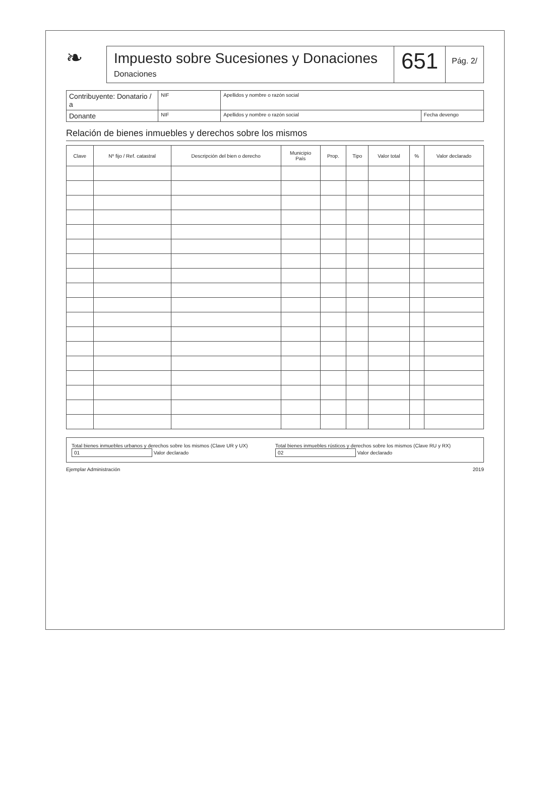❧
Impuesto sobre Sucesiones y Donaciones
Donaciones
651
Pág. 2/
| Contribuyente: Donatario / a | NIF | Apellidos y nombre o razón social | |
| Donante | NIF | Apellidos y nombre o razón social | Fecha devengo |
Relación de bienes inmuebles y derechos sobre los mismos
| Clave | Nº fijo / Ref. catastral | Descripción del bien o derecho | Municipio País | Prop. | Tipo | Valor total | % | Valor declarado |
| --- | --- | --- | --- | --- | --- | --- | --- | --- |
Total bienes inmuebles urbanos y derechos sobre los mismos (Clave UR y UX) 01 Valor declarado
Total bienes inmuebles rústicos y derechos sobre los mismos (Clave RU y RX) 02 Valor declarado
Ejemplar Administración 2019